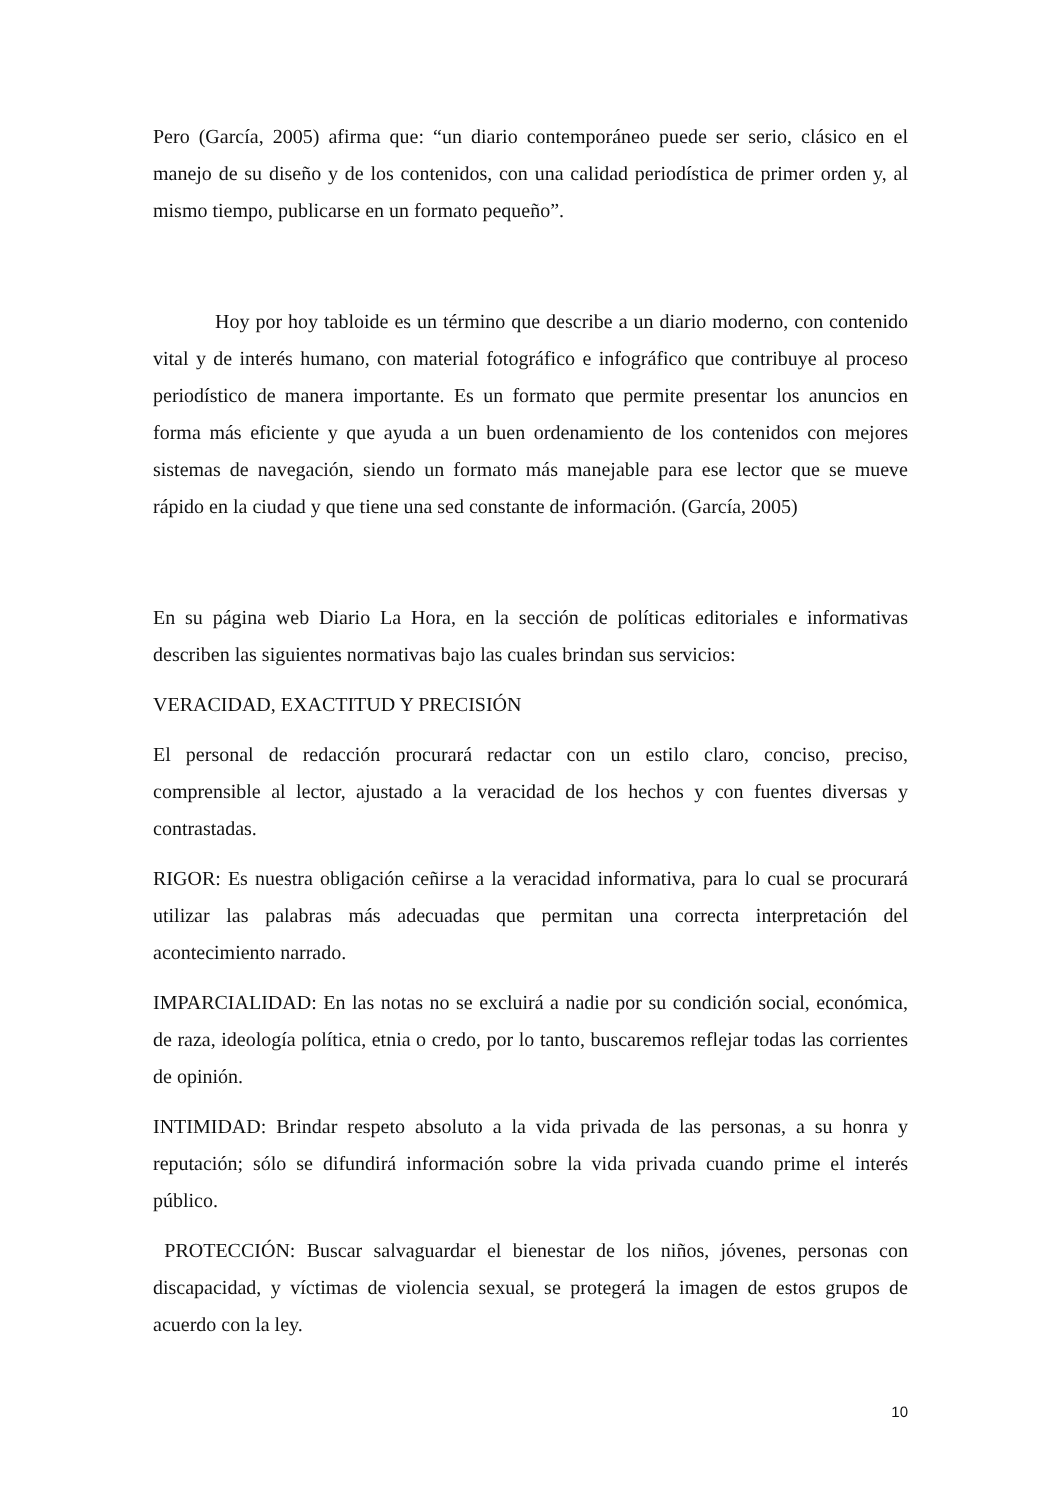Pero (García, 2005) afirma que: “un diario contemporáneo puede ser serio, clásico en el manejo de su diseño y de los contenidos, con una calidad periodística de primer orden y, al mismo tiempo, publicarse en un formato pequeño”.
Hoy por hoy tabloide es un término que describe a un diario moderno, con contenido vital y de interés humano, con material fotográfico e infográfico que contribuye al proceso periodístico de manera importante. Es un formato que permite presentar los anuncios en forma más eficiente y que ayuda a un buen ordenamiento de los contenidos con mejores sistemas de navegación, siendo un formato más manejable para ese lector que se mueve rápido en la ciudad y que tiene una sed constante de información. (García, 2005)
En su página web Diario La Hora, en la sección de políticas editoriales e informativas describen las siguientes normativas bajo las cuales brindan sus servicios:
VERACIDAD, EXACTITUD Y PRECISIÓN
El personal de redacción procurará redactar con un estilo claro, conciso, preciso, comprensible al lector, ajustado a la veracidad de los hechos y con fuentes diversas y contrastadas.
RIGOR: Es nuestra obligación ceñirse a la veracidad informativa, para lo cual se procurará utilizar las palabras más adecuadas que permitan una correcta interpretación del acontecimiento narrado.
IMPARCIALIDAD: En las notas no se excluirá a nadie por su condición social, económica, de raza, ideología política, etnia o credo, por lo tanto, buscaremos reflejar todas las corrientes de opinión.
INTIMIDAD: Brindar respeto absoluto a la vida privada de las personas, a su honra y reputación; sólo se difundirá información sobre la vida privada cuando prime el interés público.
PROTECCIÓN: Buscar salvaguardar el bienestar de los niños, jóvenes, personas con discapacidad, y víctimas de violencia sexual, se protegerá la imagen de estos grupos de acuerdo con la ley.
10